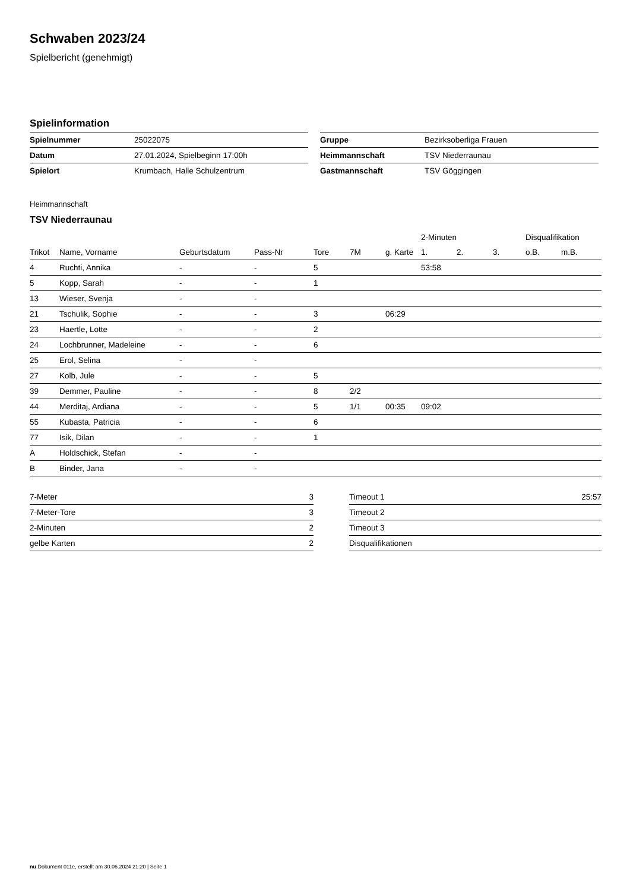Schwaben 2023/24
Spielbericht (genehmigt)
Spielinformation
| Spielnummer | 25022075 |
| Datum | 27.01.2024, Spielbeginn 17:00h |
| Spielort | Krumbach, Halle Schulzentrum |
| Gruppe | Bezirksoberliga Frauen |
| Heimmannschaft | TSV Niederraunau |
| Gastmannschaft | TSV Göggingen |
Heimmannschaft
TSV Niederraunau
| | | | | | | | 2-Minuten | | | Disqualifikation | |
| --- | --- | --- | --- | --- | --- | --- | --- | --- | --- | --- | --- |
| Trikot | Name, Vorname | Geburtsdatum | Pass-Nr | Tore | 7M | g. Karte | 1. | 2. | 3. | o.B. | m.B. |
| 4 | Ruchti, Annika | - | - | 5 | | | 53:58 | | | | |
| 5 | Kopp, Sarah | - | - | 1 | | | | | | | |
| 13 | Wieser, Svenja | - | - | | | | | | | | |
| 21 | Tschulik, Sophie | - | - | 3 | | 06:29 | | | | | |
| 23 | Haertle, Lotte | - | - | 2 | | | | | | | |
| 24 | Lochbrunner, Madeleine | - | - | 6 | | | | | | | |
| 25 | Erol, Selina | - | - | | | | | | | | |
| 27 | Kolb, Jule | - | - | 5 | | | | | | | |
| 39 | Demmer, Pauline | - | - | 8 | 2/2 | | | | | | |
| 44 | Merditaj, Ardiana | - | - | 5 | 1/1 | 00:35 | 09:02 | | | | |
| 55 | Kubasta, Patricia | - | - | 6 | | | | | | | |
| 77 | Isik, Dilan | - | - | 1 | | | | | | | |
| A | Holdschick, Stefan | - | - | | | | | | | | |
| B | Binder, Jana | - | - | | | | | | | | |
| 7-Meter | 3 |
| 7-Meter-Tore | 3 |
| 2-Minuten | 2 |
| gelbe Karten | 2 |
| Timeout 1 | 25:57 |
| Timeout 2 | |
| Timeout 3 | |
| Disqualifikationen | |
nu.Dokument 011e, erstellt am 30.06.2024 21:20 | Seite 1